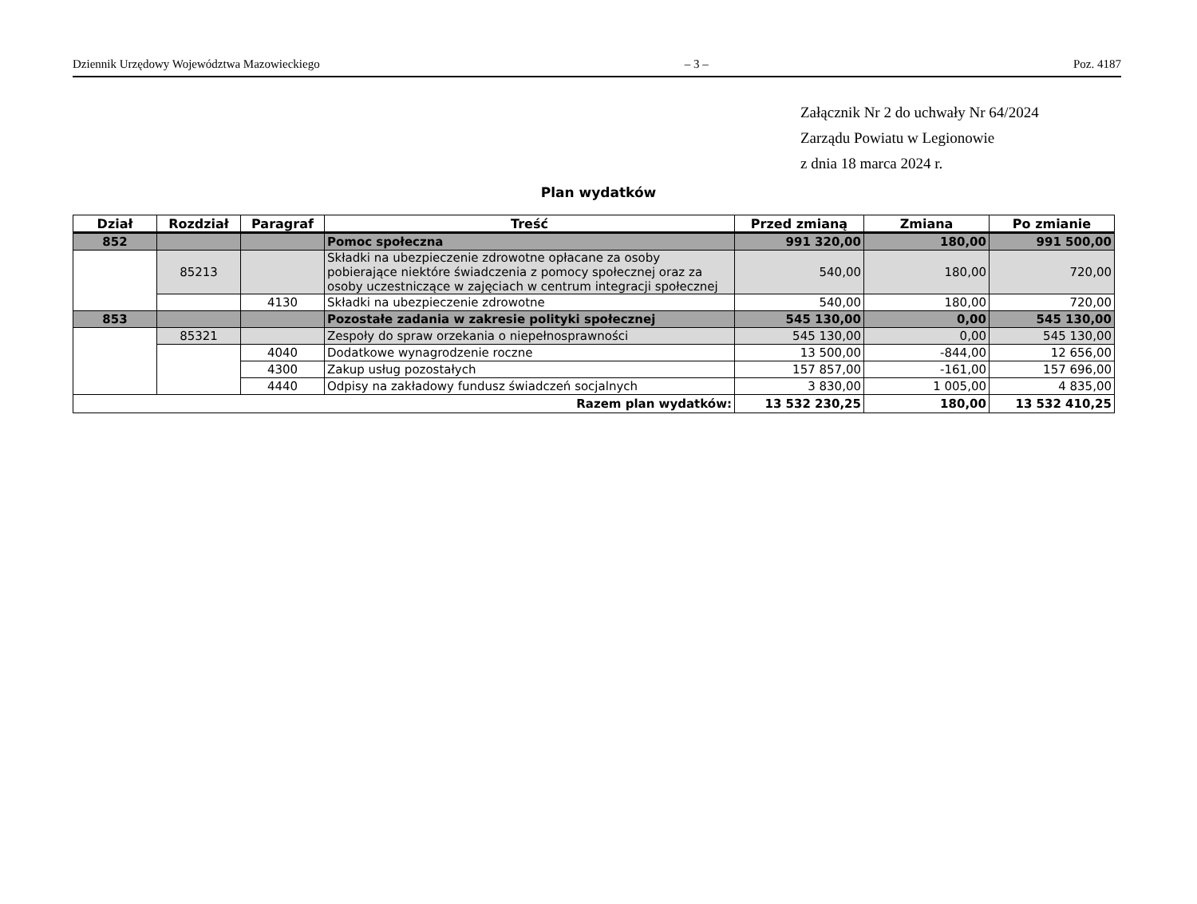Dziennik Urzędowy Województwa Mazowieckiego – 3 – Poz. 4187
Załącznik Nr 2 do uchwały Nr 64/2024
Zarządu Powiatu w Legionowie
z dnia 18 marca 2024 r.
Plan wydatków
| Dział | Rozdział | Paragraf | Treść | Przed zmianą | Zmiana | Po zmianie |
| --- | --- | --- | --- | --- | --- | --- |
| 852 | | | Pomoc społeczna | 991 320,00 | 180,00 | 991 500,00 |
| | 85213 | | Składki na ubezpieczenie zdrowotne opłacane za osoby pobierające niektóre świadczenia z pomocy społecznej oraz za osoby uczestniczące w zajęciach w centrum integracji społecznej | 540,00 | 180,00 | 720,00 |
| | | 4130 | Składki na ubezpieczenie zdrowotne | 540,00 | 180,00 | 720,00 |
| 853 | | | Pozostałe zadania w zakresie polityki społecznej | 545 130,00 | 0,00 | 545 130,00 |
| | 85321 | | Zespoły do spraw orzekania o niepełnosprawności | 545 130,00 | 0,00 | 545 130,00 |
| | | 4040 | Dodatkowe wynagrodzenie roczne | 13 500,00 | -844,00 | 12 656,00 |
| | | 4300 | Zakup usług pozostałych | 157 857,00 | -161,00 | 157 696,00 |
| | | 4440 | Odpisy na zakładowy fundusz świadczeń socjalnych | 3 830,00 | 1 005,00 | 4 835,00 |
| Razem plan wydatków: | | | | 13 532 230,25 | 180,00 | 13 532 410,25 |